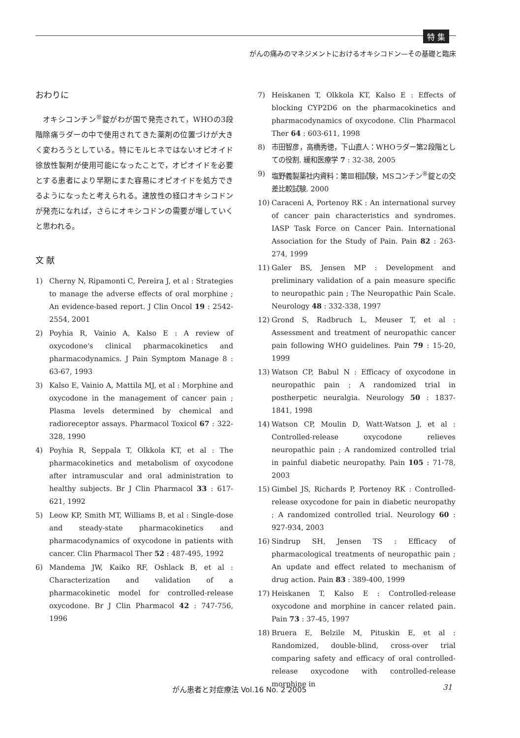特 集
がんの痛みのマネジメントにおけるオキシコドン—その基礎と臨床
おわりに
オキシコンチン<sup>®</sup>錠がわが国で発売されて，WHOの3段階除痛ラダーの中で使用されてきた薬剤の位置づけが大きく変わろうとしている。特にモルヒネではないオピオイド徐放性製剤が使用可能になったことで，オピオイドを必要とする患者により早期にまた容易にオピオイドを処方できるようになったと考えられる。速放性の経口オキシコドンが発売になれば，さらにオキシコドンの需要が増していくと思われる。
文 献
1) Cherny N, Ripamonti C, Pereira J, et al : Strategies to manage the adverse effects of oral morphine ; An evidence-based report. J Clin Oncol 19 : 2542-2554, 2001
2) Poyhia R, Vainio A, Kalso E : A review of oxycodone's clinical pharmacokinetics and pharmacodynamics. J Pain Symptom Manage 8 : 63-67, 1993
3) Kalso E, Vainio A, Mattila MJ, et al : Morphine and oxycodone in the management of cancer pain ; Plasma levels determined by chemical and radioreceptor assays. Pharmacol Toxicol 67 : 322-328, 1990
4) Poyhia R, Seppala T, Olkkola KT, et al : The pharmacokinetics and metabolism of oxycodone after intramuscular and oral administration to healthy subjects. Br J Clin Pharmacol 33 : 617-621, 1992
5) Leow KP, Smith MT, Williams B, et al : Single-dose and steady-state pharmacokinetics and pharmacodynamics of oxycodone in patients with cancer. Clin Pharmacol Ther 52 : 487-495, 1992
6) Mandema JW, Kaiko RF, Oshlack B, et al : Characterization and validation of a pharmacokinetic model for controlled-release oxycodone. Br J Clin Pharmacol 42 : 747-756, 1996
7) Heiskanen T, Olkkola KT, Kalso E : Effects of blocking CYP2D6 on the pharmacokinetics and pharmacodynamics of oxycodone. Clin Pharmacol Ther 64 : 603-611, 1998
8) 市田智彦，高橋秀徳，下山直人：WHOラダー第2段階としての役割. 緩和医療学 7 : 32-38, 2005
9) 塩野義製薬社内資料：第Ⅲ相試験，MSコンチン<sup>®</sup>錠との交差比較試験. 2000
10) Caraceni A, Portenoy RK : An international survey of cancer pain characteristics and syndromes. IASP Task Force on Cancer Pain. International Association for the Study of Pain. Pain 82 : 263-274, 1999
11) Galer BS, Jensen MP : Development and preliminary validation of a pain measure specific to neuropathic pain ; The Neuropathic Pain Scale. Neurology 48 : 332-338, 1997
12) Grond S, Radbruch L, Meuser T, et al : Assessment and treatment of neuropathic cancer pain following WHO guidelines. Pain 79 : 15-20, 1999
13) Watson CP, Babul N : Efficacy of oxycodone in neuropathic pain ; A randomized trial in postherpetic neuralgia. Neurology 50 : 1837-1841, 1998
14) Watson CP, Moulin D, Watt-Watson J, et al : Controlled-release oxycodone relieves neuropathic pain ; A randomized controlled trial in painful diabetic neuropathy. Pain 105 : 71-78, 2003
15) Gimbel JS, Richards P, Portenoy RK : Controlled-release oxycodone for pain in diabetic neuropathy ; A randomized controlled trial. Neurology 60 : 927-934, 2003
16) Sindrup SH, Jensen TS : Efficacy of pharmacological treatments of neuropathic pain ; An update and effect related to mechanism of drug action. Pain 83 : 389-400, 1999
17) Heiskanen T, Kalso E : Controlled-release oxycodone and morphine in cancer related pain. Pain 73 : 37-45, 1997
18) Bruera E, Belzile M, Pituskin E, et al : Randomized, double-blind, cross-over trial comparing safety and efficacy of oral controlled-release oxycodone with controlled-release morphine in
がん患者と対症療法 Vol.16 No. 2 2005
31